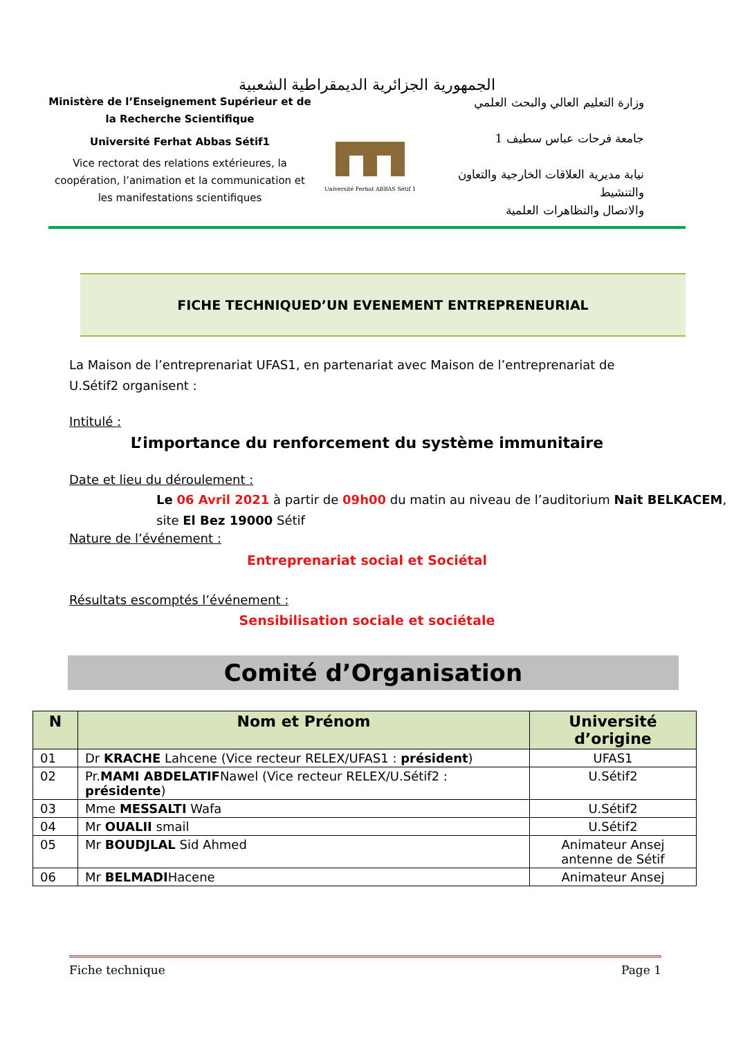الجمهورية الجزائرية الديمقراطية الشعبية
Ministère de l’Enseignement Supérieur et de la Recherche Scientifique
Université Ferhat Abbas Sétif1
Vice rectorat des relations extérieures, la coopération, l’animation et la communication et les manifestations scientifiques
Université Ferhat ABBAS Sétif 1
وزارة التعليم العالي والبحث العلمي
جامعة فرحات عباس سطيف 1
نيابة مديرية العلاقات الخارجية والتعاون والتنشيط
والاتصال والتظاهرات العلمية
FICHE TECHNIQUED’UN EVENEMENT ENTREPRENEURIAL
La Maison de l’entreprenariat UFAS1, en partenariat avec Maison de l’entreprenariat de U.Sétif2 organisent :
Intitulé :
L’importance du renforcement du système immunitaire
Date et lieu du déroulement :
Le 06 Avril 2021 à partir de 09h00 du matin au niveau de l’auditorium Nait BELKACEM, site El Bez 19000 Sétif
Nature de l’événement :
Entreprenariat social et Sociétal
Résultats escomptés l’événement :
Sensibilisation sociale et sociétale
Comité d’Organisation
| N | Nom et Prénom | Université d’origine |
| --- | --- | --- |
| 01 | Dr KRACHE Lahcene (Vice recteur RELEX/UFAS1 : président ) | UFAS1 |
| 02 | Pr. MAMI ABDELATIF Nawel (Vice recteur RELEX/U.Sétif2 : présidente ) | U.Sétif2 |
| 03 | Mme MESSALTI Wafa | U.Sétif2 |
| 04 | Mr OUALII smail | U.Sétif2 |
| 05 | Mr BOUDJLAL Sid Ahmed | Animateur Ansej antenne de Sétif |
| 06 | Mr BELMADI Hacene | Animateur Ansej |
Fiche technique Page 1